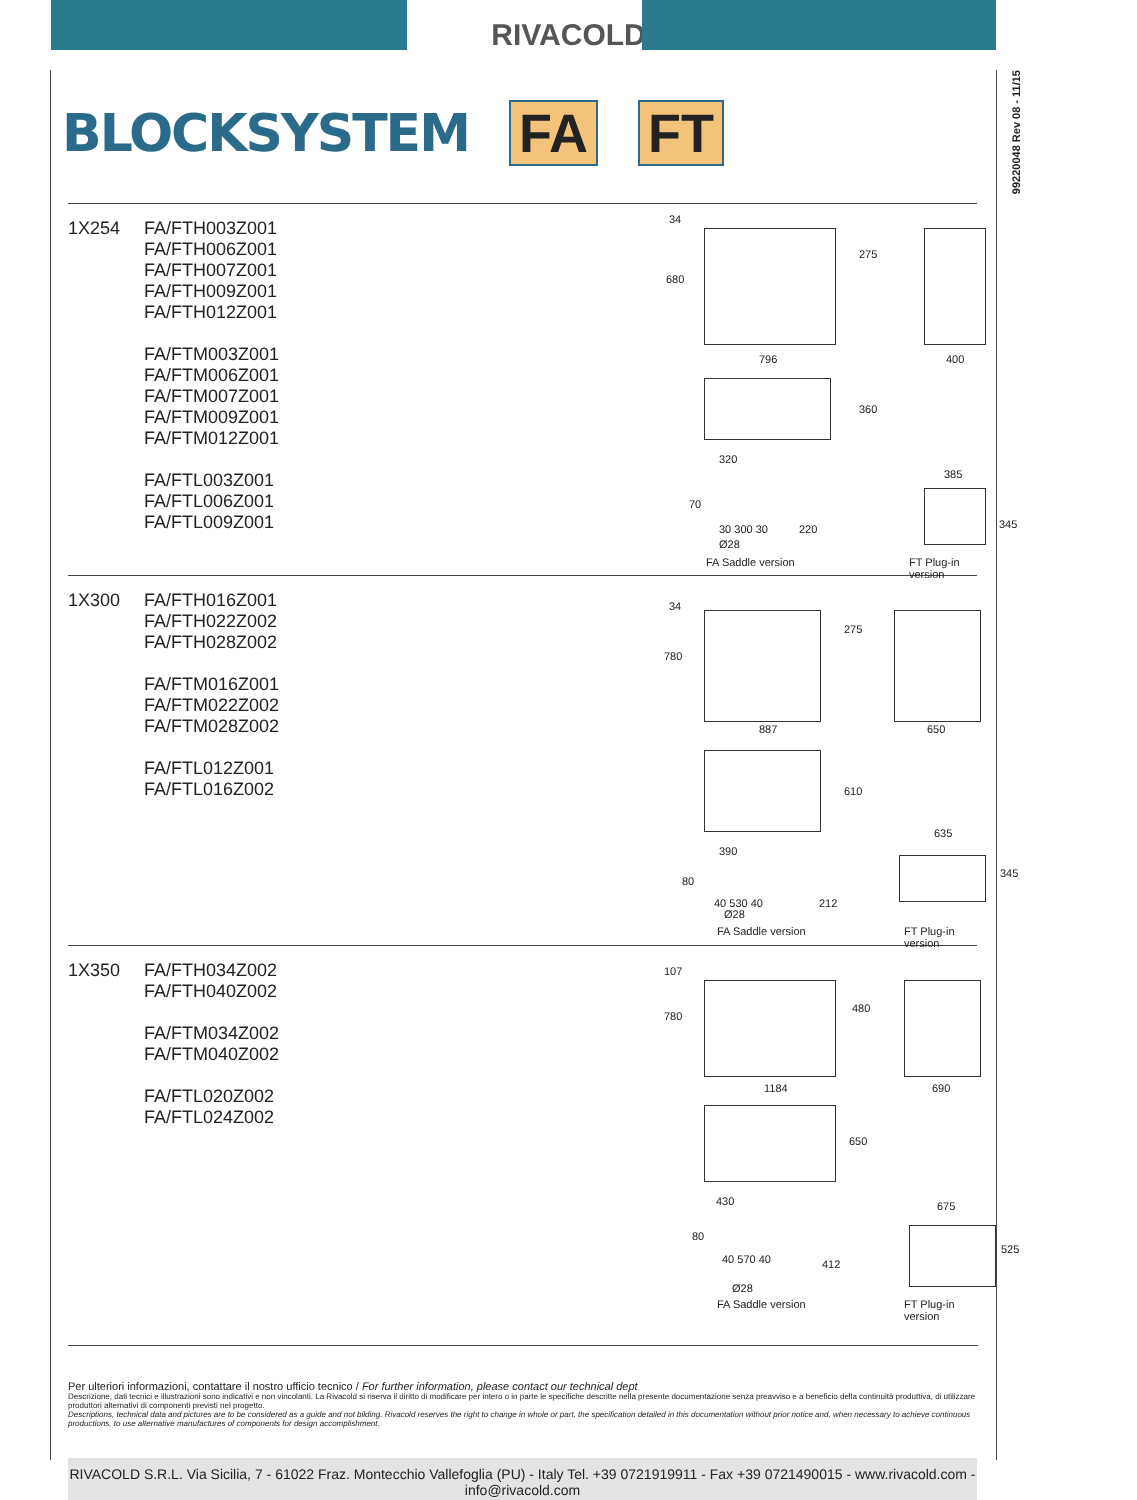RIVACOLD
99220048 Rev 08 - 11/15
BLOCKSYSTEM FA FT
1X254
FA/FTH003Z001
FA/FTH006Z001
FA/FTH007Z001
FA/FTH009Z001
FA/FTH012Z001
FA/FTM003Z001
FA/FTM006Z001
FA/FTM007Z001
FA/FTM009Z001
FA/FTM012Z001
FA/FTL003Z001
FA/FTL006Z001
FA/FTL009Z001
34
680
275
796 400
360
320
385
70
30 300 30 220 345
Ø28
FA Saddle version FT Plug-in version
1X300
FA/FTH016Z001
FA/FTH022Z002
FA/FTH028Z002
FA/FTM016Z001
FA/FTM022Z002
FA/FTM028Z002
FA/FTL012Z001
FA/FTL016Z002
34
780
275
887 650
610
390
635
80
40 530 40 212
345
Ø28
FA Saddle version FT Plug-in version
1X350
FA/FTH034Z002
FA/FTH040Z002
FA/FTM034Z002
FA/FTM040Z002
FA/FTL020Z002
FA/FTL024Z002
107
780
480
1184 690
650
430 675
80
40 570 40 412
525
Ø28
FA Saddle version FT Plug-in version
Per ulteriori informazioni, contattare il nostro ufficio tecnico / For further information, please contact our technical dept
Descrizione, dati tecnici e illustrazioni sono indicativi e non vincolanti. La Rivacold si riserva il diritto di modificare per intero o in parte le specifiche descritte nella presente documentazione senza preavviso e a beneficio della continuità produttiva, di utilizzare produttori alternativi di componenti previsti nel progetto.
Descriptions, technical data and pictures are to be considered as a guide and not bilding. Rivacold reserves the right to change in whole or part, the specification detailed in this documentation without prior notice and, when necessary to achieve continuous productions, to use alternative manufactures of components for design accomplishment.
RIVACOLD S.R.L. Via Sicilia, 7 - 61022 Fraz. Montecchio Vallefoglia (PU) - Italy Tel. +39 0721919911 - Fax +39 0721490015 - www.rivacold.com - info@rivacold.com